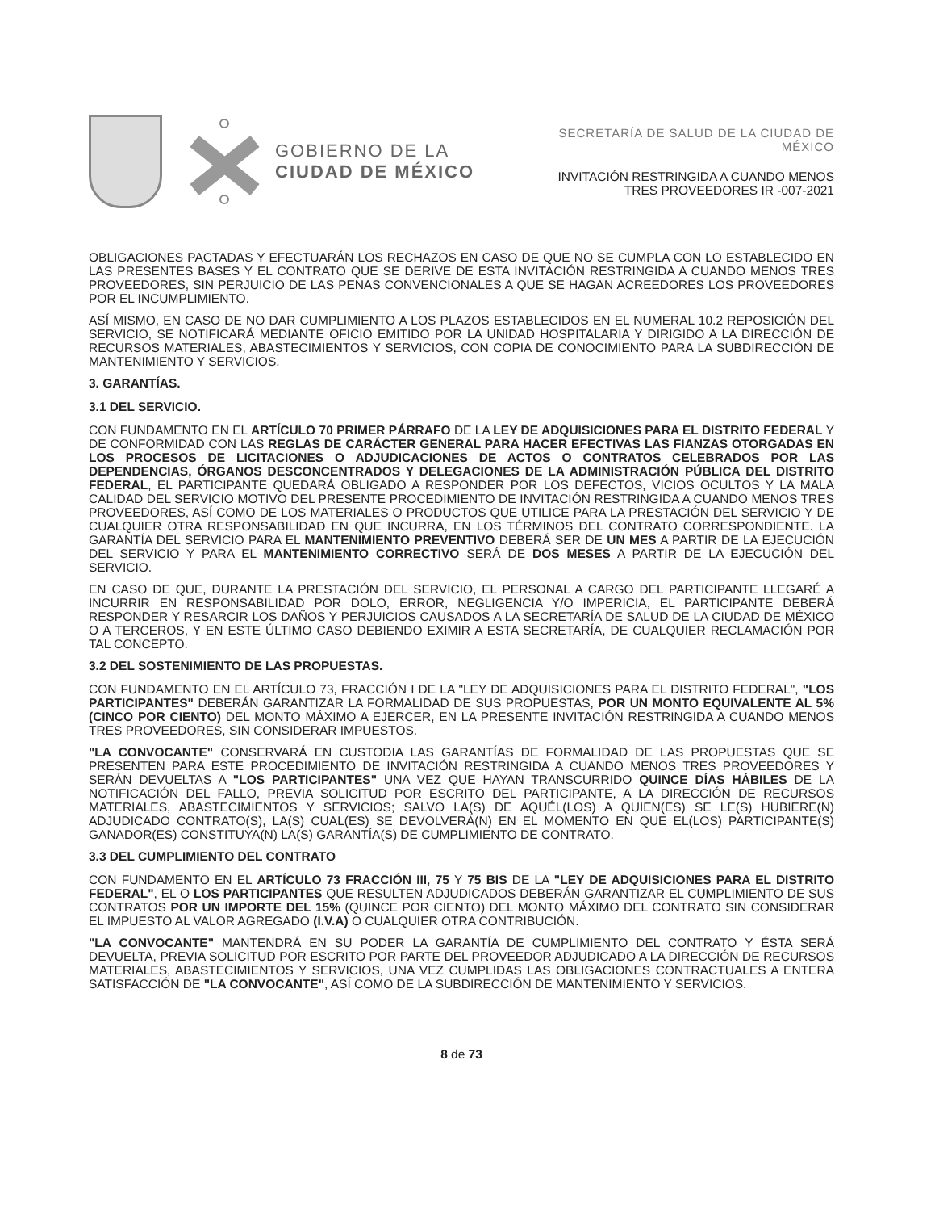GOBIERNO DE LA
CIUDAD DE MÉXICO
SECRETARÍA DE SALUD DE LA CIUDAD DE MÉXICO
INVITACIÓN RESTRINGIDA A CUANDO MENOS
TRES PROVEEDORES IR -007-2021
OBLIGACIONES PACTADAS Y EFECTUARÁN LOS RECHAZOS EN CASO DE QUE NO SE CUMPLA CON LO ESTABLECIDO EN LAS PRESENTES BASES Y EL CONTRATO QUE SE DERIVE DE ESTA INVITACIÓN RESTRINGIDA A CUANDO MENOS TRES PROVEEDORES, SIN PERJUICIO DE LAS PENAS CONVENCIONALES A QUE SE HAGAN ACREEDORES LOS PROVEEDORES POR EL INCUMPLIMIENTO.
ASÍ MISMO, EN CASO DE NO DAR CUMPLIMIENTO A LOS PLAZOS ESTABLECIDOS EN EL NUMERAL 10.2 REPOSICIÓN DEL SERVICIO, SE NOTIFICARÁ MEDIANTE OFICIO EMITIDO POR LA UNIDAD HOSPITALARIA Y DIRIGIDO A LA DIRECCIÓN DE RECURSOS MATERIALES, ABASTECIMIENTOS Y SERVICIOS, CON COPIA DE CONOCIMIENTO PARA LA SUBDIRECCIÓN DE MANTENIMIENTO Y SERVICIOS.
3. GARANTÍAS.
3.1 DEL SERVICIO.
CON FUNDAMENTO EN EL ARTÍCULO 70 PRIMER PÁRRAFO DE LA LEY DE ADQUISICIONES PARA EL DISTRITO FEDERAL Y DE CONFORMIDAD CON LAS REGLAS DE CARÁCTER GENERAL PARA HACER EFECTIVAS LAS FIANZAS OTORGADAS EN LOS PROCESOS DE LICITACIONES O ADJUDICACIONES DE ACTOS O CONTRATOS CELEBRADOS POR LAS DEPENDENCIAS, ÓRGANOS DESCONCENTRADOS Y DELEGACIONES DE LA ADMINISTRACIÓN PÚBLICA DEL DISTRITO FEDERAL, EL PARTICIPANTE QUEDARÁ OBLIGADO A RESPONDER POR LOS DEFECTOS, VICIOS OCULTOS Y LA MALA CALIDAD DEL SERVICIO MOTIVO DEL PRESENTE PROCEDIMIENTO DE INVITACIÓN RESTRINGIDA A CUANDO MENOS TRES PROVEEDORES, ASÍ COMO DE LOS MATERIALES O PRODUCTOS QUE UTILICE PARA LA PRESTACIÓN DEL SERVICIO Y DE CUALQUIER OTRA RESPONSABILIDAD EN QUE INCURRA, EN LOS TÉRMINOS DEL CONTRATO CORRESPONDIENTE. LA GARANTÍA DEL SERVICIO PARA EL MANTENIMIENTO PREVENTIVO DEBERÁ SER DE UN MES A PARTIR DE LA EJECUCIÓN DEL SERVICIO Y PARA EL MANTENIMIENTO CORRECTIVO SERÁ DE DOS MESES A PARTIR DE LA EJECUCIÓN DEL SERVICIO.
EN CASO DE QUE, DURANTE LA PRESTACIÓN DEL SERVICIO, EL PERSONAL A CARGO DEL PARTICIPANTE LLEGARÉ A INCURRIR EN RESPONSABILIDAD POR DOLO, ERROR, NEGLIGENCIA Y/O IMPERICIA, EL PARTICIPANTE DEBERÁ RESPONDER Y RESARCIR LOS DAÑOS Y PERJUICIOS CAUSADOS A LA SECRETARÍA DE SALUD DE LA CIUDAD DE MÉXICO O A TERCEROS, Y EN ESTE ÚLTIMO CASO DEBIENDO EXIMIR A ESTA SECRETARÍA, DE CUALQUIER RECLAMACIÓN POR TAL CONCEPTO.
3.2 DEL SOSTENIMIENTO DE LAS PROPUESTAS.
CON FUNDAMENTO EN EL ARTÍCULO 73, FRACCIÓN I DE LA "LEY DE ADQUISICIONES PARA EL DISTRITO FEDERAL", "LOS PARTICIPANTES" DEBERÁN GARANTIZAR LA FORMALIDAD DE SUS PROPUESTAS, POR UN MONTO EQUIVALENTE AL 5% (CINCO POR CIENTO) DEL MONTO MÁXIMO A EJERCER, EN LA PRESENTE INVITACIÓN RESTRINGIDA A CUANDO MENOS TRES PROVEEDORES, SIN CONSIDERAR IMPUESTOS.
"LA CONVOCANTE" CONSERVARÁ EN CUSTODIA LAS GARANTÍAS DE FORMALIDAD DE LAS PROPUESTAS QUE SE PRESENTEN PARA ESTE PROCEDIMIENTO DE INVITACIÓN RESTRINGIDA A CUANDO MENOS TRES PROVEEDORES Y SERÁN DEVUELTAS A "LOS PARTICIPANTES" UNA VEZ QUE HAYAN TRANSCURRIDO QUINCE DÍAS HÁBILES DE LA NOTIFICACIÓN DEL FALLO, PREVIA SOLICITUD POR ESCRITO DEL PARTICIPANTE, A LA DIRECCIÓN DE RECURSOS MATERIALES, ABASTECIMIENTOS Y SERVICIOS; SALVO LA(S) DE AQUÉL(LOS) A QUIEN(ES) SE LE(S) HUBIERE(N) ADJUDICADO CONTRATO(S), LA(S) CUAL(ES) SE DEVOLVERÁ(N) EN EL MOMENTO EN QUE EL(LOS) PARTICIPANTE(S) GANADOR(ES) CONSTITUYA(N) LA(S) GARANTÍA(S) DE CUMPLIMIENTO DE CONTRATO.
3.3 DEL CUMPLIMIENTO DEL CONTRATO
CON FUNDAMENTO EN EL ARTÍCULO 73 FRACCIÓN III, 75 Y 75 BIS DE LA "LEY DE ADQUISICIONES PARA EL DISTRITO FEDERAL", EL O LOS PARTICIPANTES QUE RESULTEN ADJUDICADOS DEBERÁN GARANTIZAR EL CUMPLIMIENTO DE SUS CONTRATOS POR UN IMPORTE DEL 15% (QUINCE POR CIENTO) DEL MONTO MÁXIMO DEL CONTRATO SIN CONSIDERAR EL IMPUESTO AL VALOR AGREGADO (I.V.A) O CUALQUIER OTRA CONTRIBUCIÓN.
"LA CONVOCANTE" MANTENDRÁ EN SU PODER LA GARANTÍA DE CUMPLIMIENTO DEL CONTRATO Y ÉSTA SERÁ DEVUELTA, PREVIA SOLICITUD POR ESCRITO POR PARTE DEL PROVEEDOR ADJUDICADO A LA DIRECCIÓN DE RECURSOS MATERIALES, ABASTECIMIENTOS Y SERVICIOS, UNA VEZ CUMPLIDAS LAS OBLIGACIONES CONTRACTUALES A ENTERA SATISFACCIÓN DE "LA CONVOCANTE", ASÍ COMO DE LA SUBDIRECCIÓN DE MANTENIMIENTO Y SERVICIOS.
8 de 73